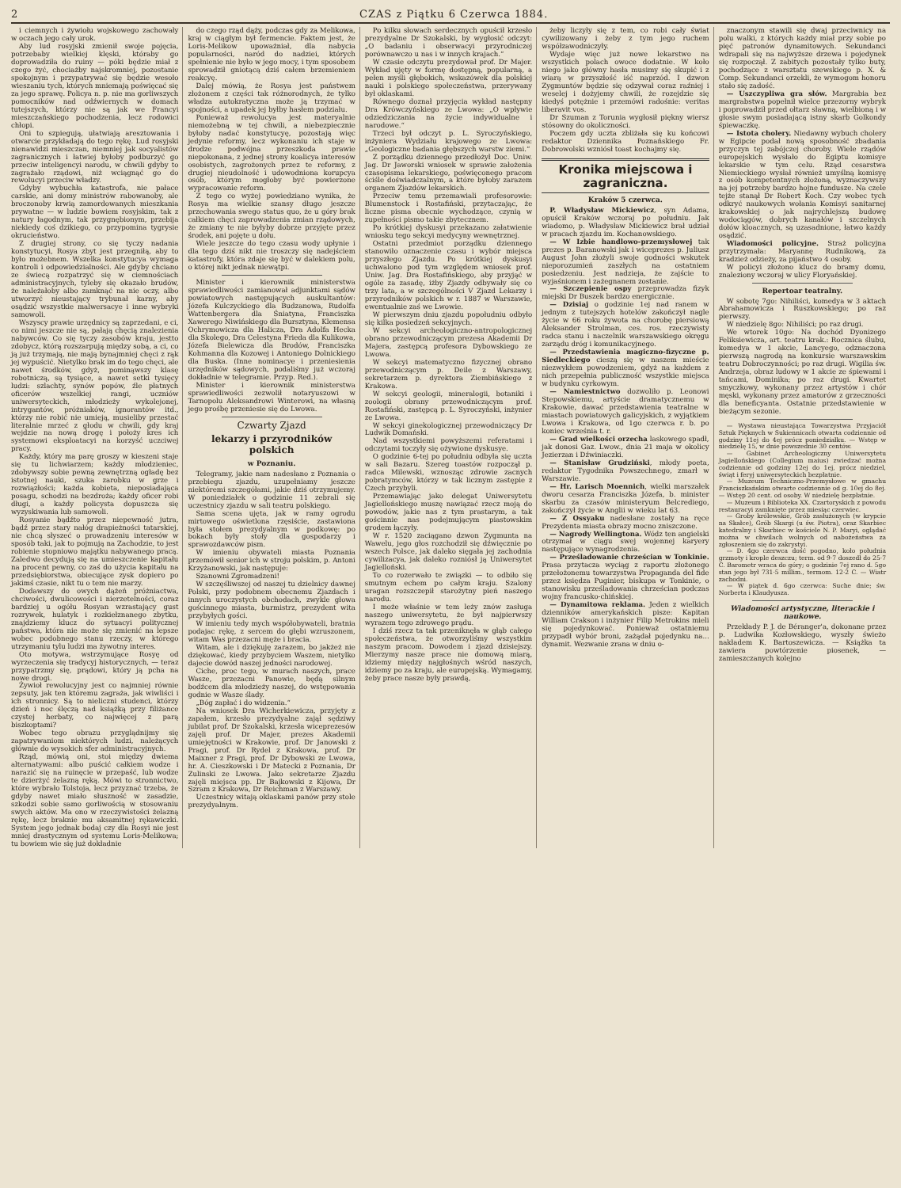2 CZAS z Piątku 6 Czerwca 1884.
i ciemnych i żywiołu wojskowego zachowały w oczach jego cały urok.
Aby lud rosyjski zmienił swoje pojęcia, potrzebaby wielkiej klęski, któraby go doprowadziła do ruiny — póki będzie miał z czego żyć, chociażby najskromniej, pozostanie spokojnym i przypatrywać się będzie wesoło wieszaniu tych, których mniemają poświęcać się za jego sprawę. Policya n. p. nie ma gorliwszych pomocników nad odźwiernych w domach tutejszych, którzy nie są jak we Francyi mieszczańskiego pochodzenia, lecz rodowici chłopi.
Oni to szpiegują, ułatwiają aresztowania i otwarcie przykładają do tego rękę. Lud rosyjski nienawidzi mieszczan, niemniej jak socyalistów zagranicznych i łatwiej byłoby podburzyć go przeciw inteligencyi narodu, w chwili gdyby to zagrażało rządowi, niż wciągnąć go do rewolucyi przeciw władzy.
Gdyby wybuchła katastrofa, nie pałace carskie, ani domy ministrów rabowanoby, ale broczonoby krwią zamordowanych mieszkania prywatne — w ludzie bowiem rosyjskim, tak z natury łagodnym, tak przygnębionym, przebija niekiedy coś dzikiego, co przypomina tygrysie okrucieństwo.
Z drugiej strony, co się tyczy nadania konstytucyi, Rosya zbyt jest przegniłą, aby to było możebnem. Wszelka konstytucya wymaga kontroli i odpowiedzialności. Ale gdyby chciano ze świecą rozpatrzyć się w ciemnościach administracyjnych, tyleby się okazało brudów, że należałoby albo zamknąć na nie oczy, albo utworzyć nieustający trybunał karny, aby osądzić wszystkie malwersacye i inne wybryki samowoli.
Wszyscy prawie urzędnicy są zaprzedani, e ci, co nimi jeszcze nie są, pałają chęcią znalezienia nabywców. Co się tyczy zasobów kraju, jestto zdobycz, którą rozszarpują między sobą, a ci, co ją już trzymają, nie mają bynajmniej chęci z rąk jej wypuścić. Nietylko brak im do tego chęci, ale nawet środków, gdyż, pominąwszy klasę robotniczą, są tysiące, a nawet setki tysięcy ludzi: szlachty, synów popów, źle płatnych oficerów wszelkiej rangi, uczniów uniwersyteckich, młodzieży wykolejonej, intrygantów, próżniaków, ignorantów itd., którzy nie robić nie umieją, musieliby przestać literalnie mrzeć z głodu w chwili, gdy kraj wejdzie na nową drogę i położy kres ich systemowi eksploatacyi na korzyść uczciwej pracy.
Każdy, który ma parę groszy w kieszeni staje się tu lichwiarzem; każdy młodzieniec, zdobywszy sobie pewną zewnętrzną ogładę bez istotnej nauki, szuka zarobku w grze i rozwiązłości; każda kobieta, nieposiadająca posagu, schodzi na bezdroża; każdy oficer robi długi, a każdy policysta dopuszcza się wyzyskiwania lub samowoli.
Rosyanie bądźto przez niepewność jutra, bądź przez stary nałóg drapieżności tatarskiej, nie chcą słyszeć o prowadzeniu interesów w sposób taki, jak to pojmują na Zachodzie, to jest robienie stopniowo majątku nabywanego pracą. Zaledwo decydują się na umieszczenie kapitału na procent pewny, co zaś do użycia kapitału na przedsiębiorstwa, obiecujące zysk dopiero po jakimś czasie, nikt tu o tem nie marzy.
Dodawszy do owych dążeń próżniactwa, chciwości, dwulicowości i nierzetelności, coraz bardziej u ogółu Rosyan wzrastający gust rozrywek, hulatyk i rozkiełznanego zbytku, znajdziemy klucz do sytuacyi politycznej państwa, która nie może się zmienić na lepsze wobec podobnego stanu rzeczy, w którego utrzymaniu tylu ludzi ma żywotny interes.
Oto motywa, wstrzymujące Rosyę od wyrzeczenia się tradycyj historycznych, — teraz przypatrzmy się, prądowi, który ją pcha na nowe drogi.
Żywioł rewolucyjny jest co najmniej równie zepsuty, jak ten któremu zagraża, jak wiwliści i ich stronnicy. Są to nieliczni studenci, którzy dzień i noc ślęczą nad książką przy filiżance czystej herbaty, co najwięcej z parą biszkoptami?
Wobec tego obrazu przyglądnijmy się zapatrywaniom niektórych ludzi, należących głównie do wysokich sfer administracyjnych.
Rząd, mówią oni, stoi między dwiema alternatywami: albo puścić całkiem wodze i narazić się na ruinęcie w przepaść, lub wodze te dzierżyć żelazną ręką. Mówi to stronnictwo, które wybrało Tolstoja, lecz przyznać trzeba, że gdyby nawet miało słuszność w zasadzie, szkodzi sobie samo gorliwością w stosowaniu swych aktów. Ma ono w rzeczywistości żelazną rękę, lecz braknie mu aksamitnej rękawiczki. System jego jednak bodaj czy dla Rosyi nie jest mniej drastycznym od systemu Loris-Melikowa; tu bowiem wie się już dokładnie
do czego rząd dąży, podczas gdy za Melikowa, kraj w ciągłym był fermencie. Faktem jest, że Loris-Melikow upoważniał, dla nabycia popularności, naród do nadziei, których spełnienie nie było w jego mocy, i tym sposobem sprowadził gniotącą dziś całem brzemieniem reakcyę.
Dalej mówią, że Rosya jest państwem złożonem z części tak różnorodnych, że tylko władza autokratyczna może ją trzymać w spojności, a upadek jej byłby hasłem podziału.
Ponieważ rewolucya jest materyalnie niemożebną w tej chwili, a niebezpiecznie byłoby nadać konstytucyę, pozostają więc jedynie reformy, lecz wykonaniu ich staje w drodze podwójna przeszkoda prawie niepokonana, z jednej strony koalicya interesów osobistych, zagrożonych przez te reformy, z drugiej nieudolność i udowodniona korupcya osób, którym mogłoby być powierzone wypracowanie reform.
Z tego co wyżej powiedziano wynika, że Rosya ma wielkie szansy długo jeszcze przechowania swego status quo, że u góry brak całkiem chęci zaprowadzenia zmian rządowych, że zmiany te nie byłyby dobrze przyjęte przez środek, ani pojęte u dołu.
Wiele jeszcze do tego czasu wody upłynie i dla tego dziś nikt nie troszczy się nadejściem katastrofy, która zdaje się być w dalekiem polu, o której nikt jednak niewątpi.
Minister i kierownik ministerstwa sprawiedliwości zamianował adjunktami sądów powiatowych następujących auskultantów: Józefa Kulczyckiego dla Budzanowa, Rudolfa Wattenbergera dla Śniatyna, Franciszka Xawerego Niwińskiego dla Bursztyna, Klemensa Ochrymowicza dla Halicza, Dra Adolfa Hecka dla Skolego, Dra Celestyna Frieda dla Kulikowa, Józefa Bielewicza dla Brodów, Franciszka Kohmanna dla Kozowej i Antoniego Dolnickiego dla Buska. (Inne nominacye i przeniesienia urzędników sądowych, podaliśmy już wczoraj dokładnie w telegramie. Przyp. Red.).
Minister i kierownik ministerstwa sprawiedliwości zezwolił notaryuszowi w Tarnopolu Aleksandrowi Winterowi, na własną jego prośbę przeniesie się do Lwowa.
Czwarty Zjazd
lekarzy i przyrodników polskich
w Poznaniu.
Telegramy, jakie nam nadesłano z Poznania o przebiegu zjazdu, uzupełniamy jeszcze niektóremi szczegółami, jakie dziś otrzymujemy. W poniedziałek o godzinie 11 zebrali się uczestnicy zjazdu w sali teatru polskiego.
Sama scena ujęta, jak w ramy ogrodu mirtowego oświetlona rzęsiście, zastawiona była stołem prezydyalnym w podkowę: po bokach były stoły dla gospodarzy i sprawozdawców pism.
W imieniu obywateli miasta Poznania przemówił senior ich w stroju polskim, p. Antoni Krzyżanowski, jak następuje:
Szanowni Zgromadzeni!
W szczęśliwszej od naszej tu dzielnicy dawnej Polski, przy podobnem obecnemu Zjazdach i innych uroczystych obchodach, zwykle głowa gościnnego miasta, burmistrz, prezydent wita przybyłych gości.
W imieniu tedy mych współobywateli, bratnia podajac rękę, z sercem do głębi wzruszonem, witam Was przezacni męże i bracia.
Witam, ale i dziękuję zarazem, bo jakżeż nie dziękować, kiedy przybyciem Waszem, nietylko dajecie dowód naszej jedności narodowej.
Ciche, proc tego, w murach naszych, prace Wasze, przezacni Panowie, będą silnym bodźcem dla młodzieży naszej, do wstępowania godnie w Wasze ślady.
„Bóg zapłać i do widzenia.“
Na wniosek Dra Wicherkiewicza, przyjęty z zapałem, krzesło prezydyalne zajął sędziwy jubilat prof. Dr Szokalski, krzesła wiceprezesów zajęli prof. Dr Majer, prezes Akademii umiejętności w Krakowie, prof. Dr Janowski z Pragi, prof. Dr Rydel z Krakowa, prof. Dr Maixner z Pragi, prof. Dr Dybowski ze Lwowa, hr. A. Cieszkowski i Dr Matecki z Poznania, Dr Zulinski ze Lwowa. Jako sekretarze Zjazdu zajęli miejsca pp. Dr Bajkowski z Kijowa, Dr Szram z Krakowa, Dr Reichman z Warszawy.
Uczestnicy witają oklaskami panów przy stole prezydyalnym.
Po kilku słowach serdecznych opuścił krzesło prezydyalne Dr Szokalski, by wygłosić odczyt: „O badaniu i obserwacyi przyrodniczej porównawczo u nas i w innych krajach.“
W czasie odczytu prezydował prof. Dr Majer. Wykład ujęty w formę dostępną, popularną, a pełen myśli głębokich, wskazówek dla polskiej nauki i polskiego społeczeństwa, przerywany był oklaskami.
Równego doznał przyjęcia wykład następny Dra Krówczyńskiego ze Lwowa: „O wpływie odziedziczania na życie indywidualne i narodowe.“
Trzeci był odczyt p. L. Syroczyńskiego, inżyniera Wydziału krajowego ze Lwowa: „Geologiczne badania głębszych warstw ziemi.“
Z porządku dziennego przedłożył Doc. Uniw. Jag. Dr Jaworski wniosek w sprawie założenia czasopisma lekarskiego, poświęconego pracom ściśle doświadczalnym, a które byłoby zarazem organem Zjazdów lekarskich.
Przeciw temu przemawiali profesorowie: Blumenstock i Rostafiński, przytaczając, że liczne pisma obecnie wychodzące, czynią w zupełności pismo takie zbytecznem.
Po krótkiej dyskusyi przekazano załatwienie wniosku tego sekcyi medycyny wewnętrznej.
Ostatni przedmiot porządku dziennego stanowiło oznaczenie czasu i wybór miejsca przyszłego Zjazdu. Po krótkiej dyskusyi uchwalono pod tym względem wniosek prof. Uniw. Jag. Dra Rostafińskiego, aby przyjąć w ogóle za zasadę, iżby Zjazdy odbywały się co trzy lata, a w szczególności V Zjazd Lekarzy i przyrodników polskich w r. 1887 w Warszawie, ewentualnie zaś we Lwowie.
W pierwszym dniu zjazdu popołudniu odbyło się kilka posiedzeń sekcyjnych.
W sekcyi archeologiczno-antropologicznej obrano przewodniczącym prezesa Akademii Dr Majera, zastępcą profesora Dybowskiego ze Lwowa.
W sekcyi matematyczno fizycznej obrano przewodniczącym p. Deile z Warszawy, sekretarzem p. dyrektora Ziembińskiego z Krakowa.
W sekcyi geologii, mineralogii, botaniki i zoologii obrany przewodniczącym prof. Rostafiński, zastępcą p. L. Syroczyński, inżynier ze Lwowa.
W sekcyi ginekologicznej przewodniczący Dr Ludwik Domański.
Nad wszystkiemi powyższemi referatami i odczytami toczyły się ożywione dyskusye.
O godzinie 6-tej po południu odbyła się uczta w sali Bazaru. Szereg toastów rozpoczął p. radca Milewski, wznosząc zdrowie zacnych pobratymców, którzy w tak licznym zastępie z Czech przybyli.
Przemawiając jako delegat Uniwersytetu Jagiellońskiego muszę nawiązać rzecz moją do powodów, jakie nas z tym prastarym, a tak gościnnie nas podejmującym piastowskim grodem łączyły.
W r. 1520 zaciągano dzwon Zygmunta na Wawelu, jego głos rozchodził się dźwięcznie po wszech Polsce, jak daleko sięgała jej zachodnia cywilizacya, jak daleko rozniósł ją Uniwersytet Jagielloński.
To co rozerwało te związki — to odbiło się smutnym echem po całym kraju. Szalony uragan rozszczepił starożytny pień naszego narodu.
I może właśnie w tem leży znów zasługa naszego uniwersytetu, że był najpierwszy wyrazem tego zdrowego prądu.
I dziś rzecz ta tak przeniknęła w głąb całego społeczeństwa, że otworzyliśmy wszystkim naszym pracom. Dowodem i zjazd dzisiejszy. Mierzymy nasze prace nie domową miarą, idziemy między najgłośnych wśród naszych, idziemy po za kraju, ale europejską. Wymagamy, żeby prace nasze były prawdą,
żeby liczyły się z tem, co robi cały świat cywilizowany i żeby z tym jego ruchem współzawodniczyły.
Wydaje więc już nowe lekarstwo na wszystkich polach owoce dodatnie. W koło niego jako główny hasła musimy się skupić i z wiarą w przyszłość iść naprzód. I dzwon Zygmuntów będzie się odzywał coraz raźniej i weselej i dożyjemy chwili, że rozejdzie się kiedyś potężnie i przemówi radośnie: veritas liberavit vos.
Dr Szuman z Torunia wygłosił piękny wiersz stósowny do okoliczności.
Poczem gdy uczta zbliżała się ku końcowi redaktor Dziennika Poznańskiego Fr. Dobrowolski wzniósł toast kochajmy się.
Kronika miejscowa i zagraniczna.
Kraków 5 czerwca.
P. Władysław Mickiewicz, syn Adama, opuścił Kraków wczoraj po południu. Jak wiadomo, p. Władysław Mickiewicz brał udział w pracach zjazdu im. Kochanowskiego.
— W Izbie handlowo-przemysłowej tak prezes p. Baranowski jak i wiceprezes p. Juliusz August John złożyli swoje godności wskutek nieporozumień zaszłych na ostatniem posiedzeniu. Jest nadzieja, że zajście to wyjaśnionem i zażegnanem zostanie.
— Szczepienie ospy przeprowadza fizyk miejski Dr Buszek bardzo energicznie.
— Dzisiaj o godzinie 1ej nad ranem w jednym z tutejszych hotelów zakończył nagle życie w 66 roku żywota na chorobę piersiową Aleksander Strolman, ces. ros. rzeczywisty radca stanu i naczelnik warszawskiego okręgu zarządu dróg i komunikacyjnego.
— Przedstawienia magiczno-fizyczne p. Siedleckiego cieszą się w naszem mieście niezwykłem powodzeniem, gdyż na każdem z nich przepełnia publiczność wszystkie miejsca w budynku cyrkowym.
— Namiestnictwo dozwoliło p. Leonowi Stepowskiemu, artyście dramatycznemu w Krakowie, dawać przedstawienia teatralne w miastach powiatowych galicyjskich, z wyjątkiem Lwowa i Krakowa, od 1go czerwca r. b. po koniec września t. r.
— Grad wielkości orzecha laskowego spadł, jak donosi Gaz. Lwow., dnia 21 maja w okolicy Jezierzan i Dźwiniaczki.
— Stanisław Grudziński, młody poeta, redaktor Tygodnika Powszechnego, zmarł w Warszawie.
— Hr. Larisch Moennich, wielki marszałek dworu cesarza Franciszka Józefa, b. minister skarbu za czasów ministeryum Belcrediego, zakończył życie w Anglii w wieku lat 63.
— Z Ossyaku nadesłane zostały na ręce Prezydenta miasta obrazy mocno zniszczone.
— Nagrody Wellingtona. Wódz ten angielski otrzymał w ciągu swej wojennej karyery następujące wynagrodzenia.
— Prześladowanie chrześcian w Tonkinie. Prasa przytacza wyciąg z raportu złożonego przełożonemu towarzystwa Propaganda del fide przez księdza Puginier, biskupa w Tonkinie, o stanowisku prześladowania chrześcian podczas wojny francusko-chińskiej.
— Dynamitowa reklama. Jeden z wielkich dzienników amerykańskich pisze: Kapitan William Crakson i inżynier Filip Metrokins mieli się pojedynkować. Ponieważ ostatniemu przypadł wybór broni, zażądał pojedynku na... dynamit. Wezwanie zrana w dniu o-
znaczonym stawili się dwaj przeciwnicy na polu walki, z których każdy miał przy sobie po pięć patronów dynamitowych. Sekundanci wdrapali się na najwyższe drzewa i pojedynek się rozpoczął. Z zabitych pozostały tylko buty, pochodzące z warsztatu szewskiego p. X. & Comp. Sekundanci orzekli, że wymogom honoru stało się zadość.
— Uszczypliwa gra słów. Margrabia bez margrabstwa popełnił wielce przezorny wybryk i poprowadził przed ołtarz sławną, wielbioną i w głosie swym posiadającą istny skarb Golkondy śpiewaczkę.
— Istota cholery. Niedawny wybuch cholery w Egipcie podał nową sposobność zbadania przyczyn tej zabójczej choroby. Wiele rządów europejskich wysłało do Egiptu komisye lekarskie w tym celu. Rząd cesarstwa Niemieckiego wysłał również umyślną komisyę z osób kompetentnych złożoną, wyznaczywszy na jej potrzeby bardzo hojne fundusze. Na czele tejże stanął Dr Robert Koch. Czy wobec tych odkryć naukowych wołania Komisyi sanitarnej krakowskiej o jak najrychlejszą budowę wodociągów, dobrych kanałów i szczelnych dołów kloacznych, są uzasadnione, łatwo każdy osądzić.
Wiadomości policyjne. Straż policyjna przytrzymała: Maryannę Rudnikową, za kradzież odzieży, za pijaństwo 4 osoby.
W policyi złożono klucz do bramy domu, znaleziony wczoraj w ulicy Floryańskiej.
Repertoar teatralny.
W sobotę 7go: Nihiliści, komedya w 3 aktach Abrahamowicza i Ruszkowskiego; po raz pierwszy.
W niedzielę 8go: Nihiliści; po raz drugi.
We wtorek 10go: Na dochód Dyonizego Feliksiewicza, art. teatru krak.: Rocznica ślubu, komedya w 1 akcie, Lancyego, odznaczona pierwszą nagrodą na konkursie warszawskim teatru Dobroczynności; po raz drugi. Wigilia św. Andrzeja, obraz ludowy w 1 akcie ze śpiewami i tańcami, Dominika; po raz drugi. Kwartet smyczkowy, wykonany przez artystów i chór męski, wykonany przez amatorów z grzeczności dla beneficyanta. Ostatnie przedstawienie w bieżącym sezonie.
— Wystawa nieustająca Towarzystwa Przyjaciół Sztuk Pięknych w Sukiennicach otwarta codziennie od godziny 11ej do 4ej prócz poniedziałku. — Wstęp w niedzielę 15, w dnie powszednie 30 centów.
— Gabinet Archeologiczny Uniwersytetu Jagiellońskiego (Collegium maius) zwiedzać można codziennie od godziny 12ej do 1ej, prócz niedziel, świąt i feryj uniwersyteckich bezpłatnie.
— Muzeum Techniczno-Przemysłowe w gmachu Franciszkańskim otwarte codziennie od g. 10ej do 8ej. — Wstęp 20 cent. od osoby. W niedzielę bezpłatnie.
— Muzeum i Biblioteka XX. Czartoryskich z powodu restauracyi zamknięte przez miesiąc czerwiec.
— Groby królewskie, Grób zasłużonych (w krypcie na Skałce), Grób Skargi (u św. Piotra), oraz Skarbiec katedralny i Skarbiec w kościele N. P. Maryi, oglądać można w chwilach wolnych od nabożeństwa za zgłoszeniem się do zakrystyi.
— D. 4go czerwca dość pogodno, koło południa grzmoty i krople deszczu; term. od 9·7 doszedł do 25·7 C. Barometr wraca do góry; o godzinie 7ej rano d. 5go stan jego był 731·5 millim., termom. 12·2 C. — Wiatr zachodni.
— W piątek d. 6go czerwca: Suche dnie; św. Norberta i Klaudyusza.
Wiadomości artystyczne, literackie i naukowe.
Przekłady P. J. de Béranger'a, dokonane przez p. Ludwika Kozłowskiego, wyszły świeżo nakładem K. Bartoszewicza. — Książka ta zawiera powtórzenie piosenek, — zamieszczanych kolejno